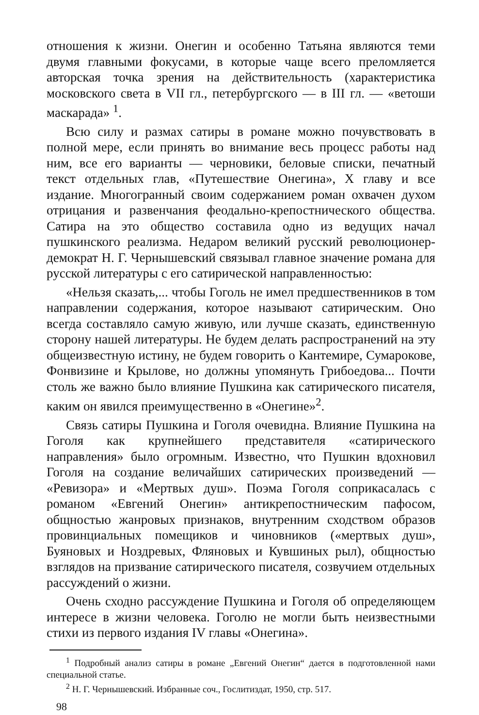отношения к жизни. Онегин и особенно Татьяна являются теми двумя главными фокусами, в которые чаще всего преломляется авторская точка зрения на действительность (характеристика московского света в VII гл., петербургского — в III гл. — «ветоши маскарада» <sup>1</sup>.
Всю силу и размах сатиры в романе можно почувствовать в полной мере, если принять во внимание весь процесс работы над ним, все его варианты — черновики, беловые списки, печатный текст отдельных глав, «Путешествие Онегина», X главу и все издание. Многогранный своим содержанием роман охвачен духом отрицания и развенчания феодально-крепостнического общества. Сатира на это общество составила одно из ведущих начал пушкинского реализма. Недаром великий русский революционер-демократ Н. Г. Чернышевский связывал главное значение романа для русской литературы с его сатирической направленностью:
«Нельзя сказать,... чтобы Гоголь не имел предшественников в том направлении содержания, которое называют сатирическим. Оно всегда составляло самую живую, или лучше сказать, единственную сторону нашей литературы. Не будем делать распространений на эту общеизвестную истину, не будем говорить о Кантемире, Сумарокове, Фонвизине и Крылове, но должны упомянуть Грибоедова... Почти столь же важно было влияние Пушкина как сатирического писателя, каким он явился преимущественно в «Онегине»<sup>2</sup>.
Связь сатиры Пушкина и Гоголя очевидна. Влияние Пушкина на Гоголя как крупнейшего представителя «сатирического направления» было огромным. Известно, что Пушкин вдохновил Гоголя на создание величайших сатирических произведений — «Ревизора» и «Мертвых душ». Поэма Гоголя соприкасалась с романом «Евгений Онегин» антикрепостническим пафосом, общностью жанровых признаков, внутренним сходством образов провинциальных помещиков и чиновников («мертвых душ», Буяновых и Ноздревых, Фляновых и Кувшиных рыл), общностью взглядов на призвание сатирического писателя, созвучием отдельных рассуждений о жизни.
Очень сходно рассуждение Пушкина и Гоголя об определяющем интересе в жизни человека. Гоголю не могли быть неизвестными стихи из первого издания IV главы «Онегина».
<sup>1</sup> Подробный анализ сатиры в романе „Евгений Онегин“ дается в подготовленной нами специальной статье.
<sup>2</sup> Н. Г. Чернышевский. Избранные соч., Гослитиздат, 1950, стр. 517.
98